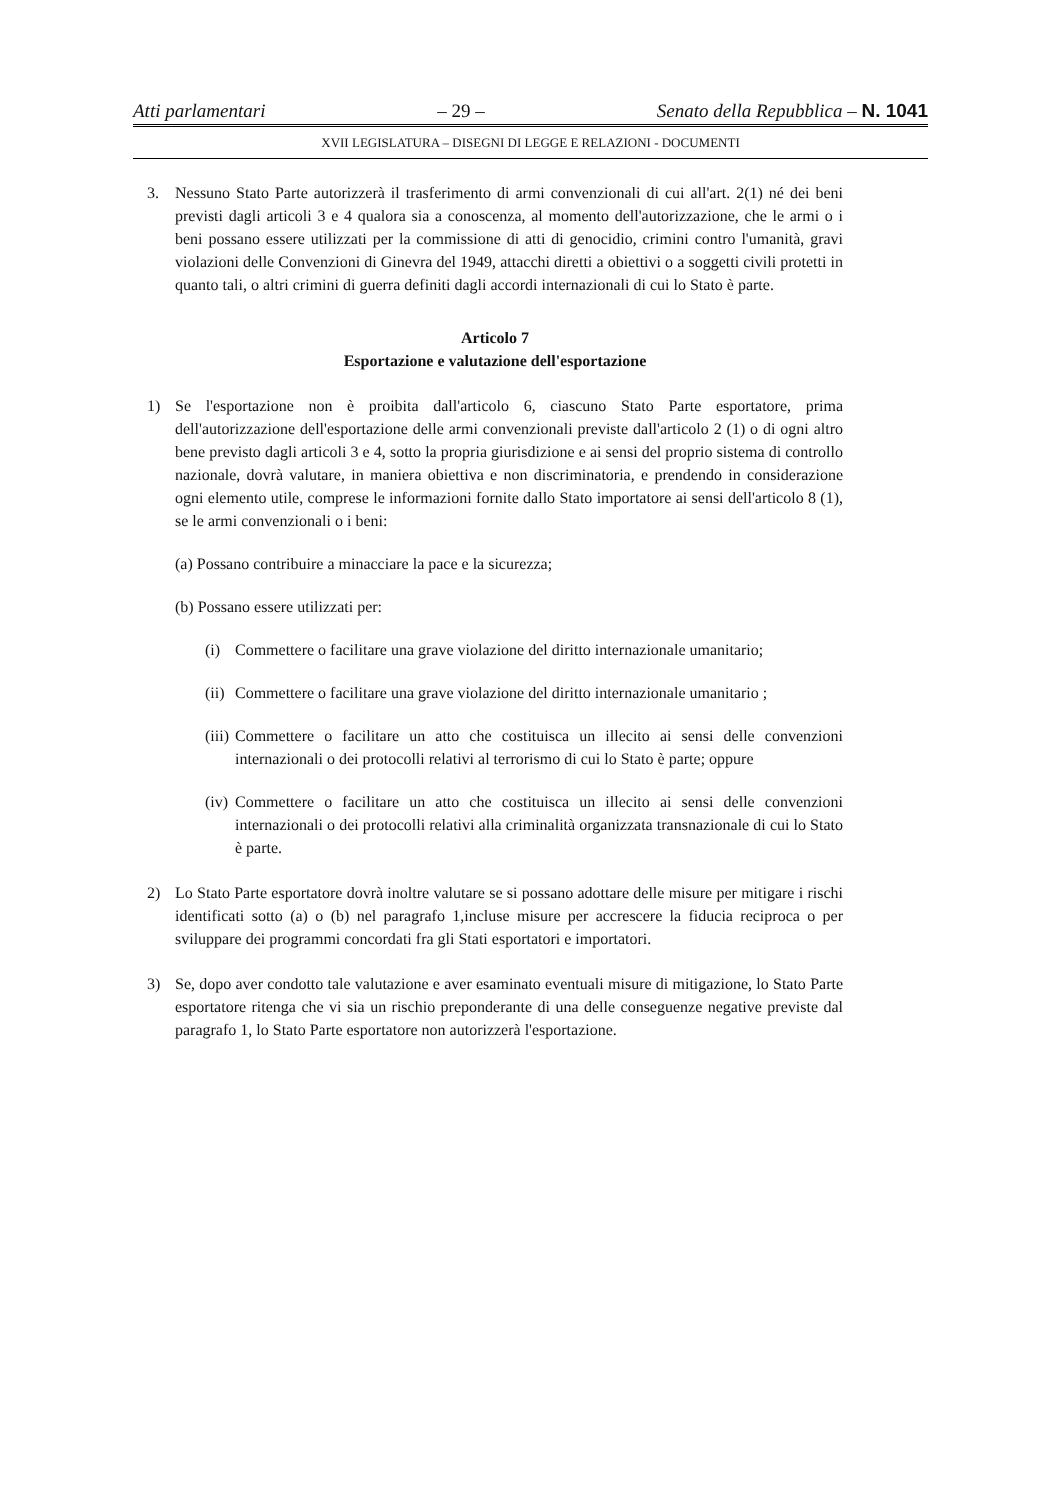Atti parlamentari – 29 – Senato della Repubblica – N. 1041
XVII LEGISLATURA – DISEGNI DI LEGGE E RELAZIONI - DOCUMENTI
3. Nessuno Stato Parte autorizzerà il trasferimento di armi convenzionali di cui all'art. 2(1) né dei beni previsti dagli articoli 3 e 4 qualora sia a conoscenza, al momento dell'autorizzazione, che le armi o i beni possano essere utilizzati per la commissione di atti di genocidio, crimini contro l'umanità, gravi violazioni delle Convenzioni di Ginevra del 1949, attacchi diretti a obiettivi o a soggetti civili protetti in quanto tali, o altri crimini di guerra definiti dagli accordi internazionali di cui lo Stato è parte.
Articolo 7
Esportazione e valutazione dell'esportazione
1) Se l'esportazione non è proibita dall'articolo 6, ciascuno Stato Parte esportatore, prima dell'autorizzazione dell'esportazione delle armi convenzionali previste dall'articolo 2 (1) o di ogni altro bene previsto dagli articoli 3 e 4, sotto la propria giurisdizione e ai sensi del proprio sistema di controllo nazionale, dovrà valutare, in maniera obiettiva e non discriminatoria, e prendendo in considerazione ogni elemento utile, comprese le informazioni fornite dallo Stato importatore ai sensi dell'articolo 8 (1), se le armi convenzionali o i beni:
(a) Possano contribuire a minacciare la pace e la sicurezza;
(b) Possano essere utilizzati per:
(i) Commettere o facilitare una grave violazione del diritto internazionale umanitario;
(ii) Commettere o facilitare una grave violazione del diritto internazionale umanitario ;
(iii) Commettere o facilitare un atto che costituisca un illecito ai sensi delle convenzioni internazionali o dei protocolli relativi al terrorismo di cui lo Stato è parte; oppure
(iv) Commettere o facilitare un atto che costituisca un illecito ai sensi delle convenzioni internazionali o dei protocolli relativi alla criminalità organizzata transnazionale di cui lo Stato è parte.
2) Lo Stato Parte esportatore dovrà inoltre valutare se si possano adottare delle misure per mitigare i rischi identificati sotto (a) o (b) nel paragrafo 1,incluse misure per accrescere la fiducia reciproca o per sviluppare dei programmi concordati fra gli Stati esportatori e importatori.
3) Se, dopo aver condotto tale valutazione e aver esaminato eventuali misure di mitigazione, lo Stato Parte esportatore ritenga che vi sia un rischio preponderante di una delle conseguenze negative previste dal paragrafo 1, lo Stato Parte esportatore non autorizzerà l'esportazione.